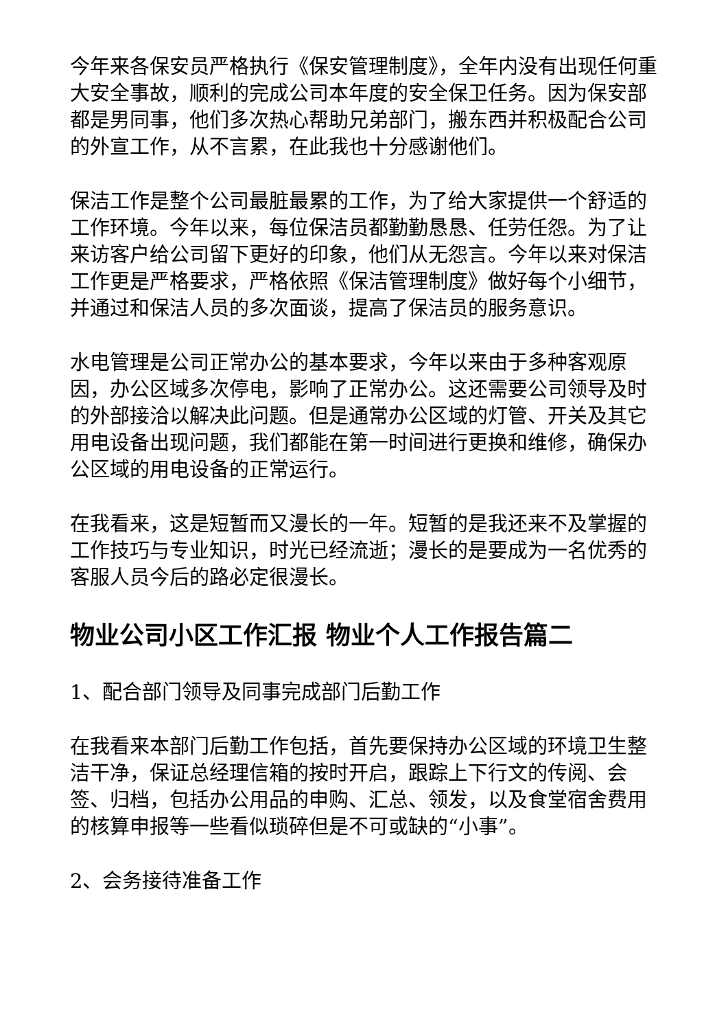今年来各保安员严格执行《保安管理制度》，全年内没有出现任何重大安全事故，顺利的完成公司本年度的安全保卫任务。因为保安部都是男同事，他们多次热心帮助兄弟部门，搬东西并积极配合公司的外宣工作，从不言累，在此我也十分感谢他们。
保洁工作是整个公司最脏最累的工作，为了给大家提供一个舒适的工作环境。今年以来，每位保洁员都勤勤恳恳、任劳任怨。为了让来访客户给公司留下更好的印象，他们从无怨言。今年以来对保洁工作更是严格要求，严格依照《保洁管理制度》做好每个小细节，并通过和保洁人员的多次面谈，提高了保洁员的服务意识。
水电管理是公司正常办公的基本要求，今年以来由于多种客观原因，办公区域多次停电，影响了正常办公。这还需要公司领导及时的外部接洽以解决此问题。但是通常办公区域的灯管、开关及其它用电设备出现问题，我们都能在第一时间进行更换和维修，确保办公区域的用电设备的正常运行。
在我看来，这是短暂而又漫长的一年。短暂的是我还来不及掌握的工作技巧与专业知识，时光已经流逝；漫长的是要成为一名优秀的客服人员今后的路必定很漫长。
物业公司小区工作汇报 物业个人工作报告篇二
1、配合部门领导及同事完成部门后勤工作
在我看来本部门后勤工作包括，首先要保持办公区域的环境卫生整洁干净，保证总经理信箱的按时开启，跟踪上下行文的传阅、会签、归档，包括办公用品的申购、汇总、领发，以及食堂宿舍费用的核算申报等一些看似琐碎但是不可或缺的“小事”。
2、会务接待准备工作